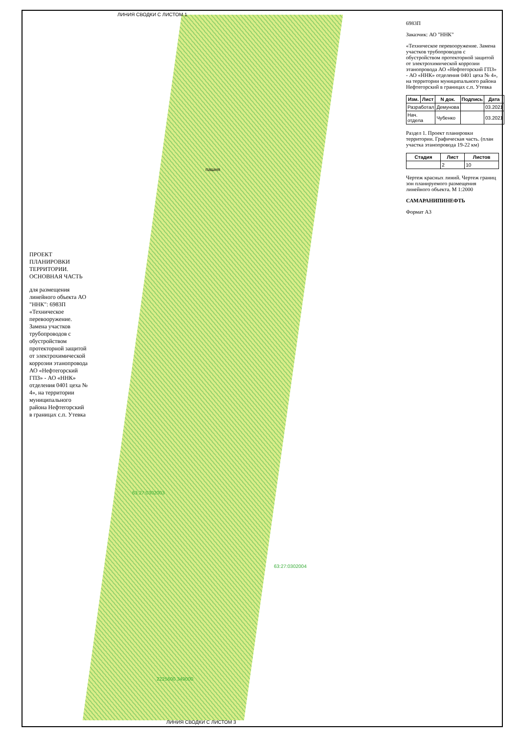ПРОЕКТ ПЛАНИРОВКИ ТЕРРИТОРИИ. ОСНОВНАЯ ЧАСТЬ
для размещения линейного объекта АО "ННК": 6983П «Техническое перевооружение. Замена участков трубопроводов с обустройством протекторной защитой от электрохимической коррозии этанопровода АО «Нефтегорский ГПЗ» - АО «ННК» отделения 0401 цеха № 4», на территории муниципального района Нефтегорский в границах с.п. Утевка
ЛИНИЯ СВОДКИ С ЛИСТОМ 1
ЛИНИЯ СВОДКИ С ЛИСТОМ 3
пашня
63:27:0302003
63:27:0302004
2225600 349000
6983П
Заказчик: АО "ННК"
«Техническое перевооружение. Замена участков трубопроводов с обустройством протекторной защитой от электрохимической коррозии этанопровода АО «Нефтегорский ГПЗ» - АО «ННК» отделения 0401 цеха № 4», на территории муниципального района Нефтегорский в границах с.п. Утевка
| Изм. | Лист | N док. | Подпись | Дата |
| --- | --- | --- | --- | --- |
| Разработал | | Демунова | | 03.2021 |
| Нач. отдела | | Чубенко | | 03.2021 |
Раздел 1. Проект планировки территории. Графическая часть. (план участка этанопровода 19-22 км)
| Стадия | Лист | Листов |
| --- | --- | --- |
| | 2 | 10 |
Чертеж красных линий. Чертеж границ зон планируемого размещения линейного объекта. М 1:2000
САМАРАНИПИНЕФТЬ
Формат А3